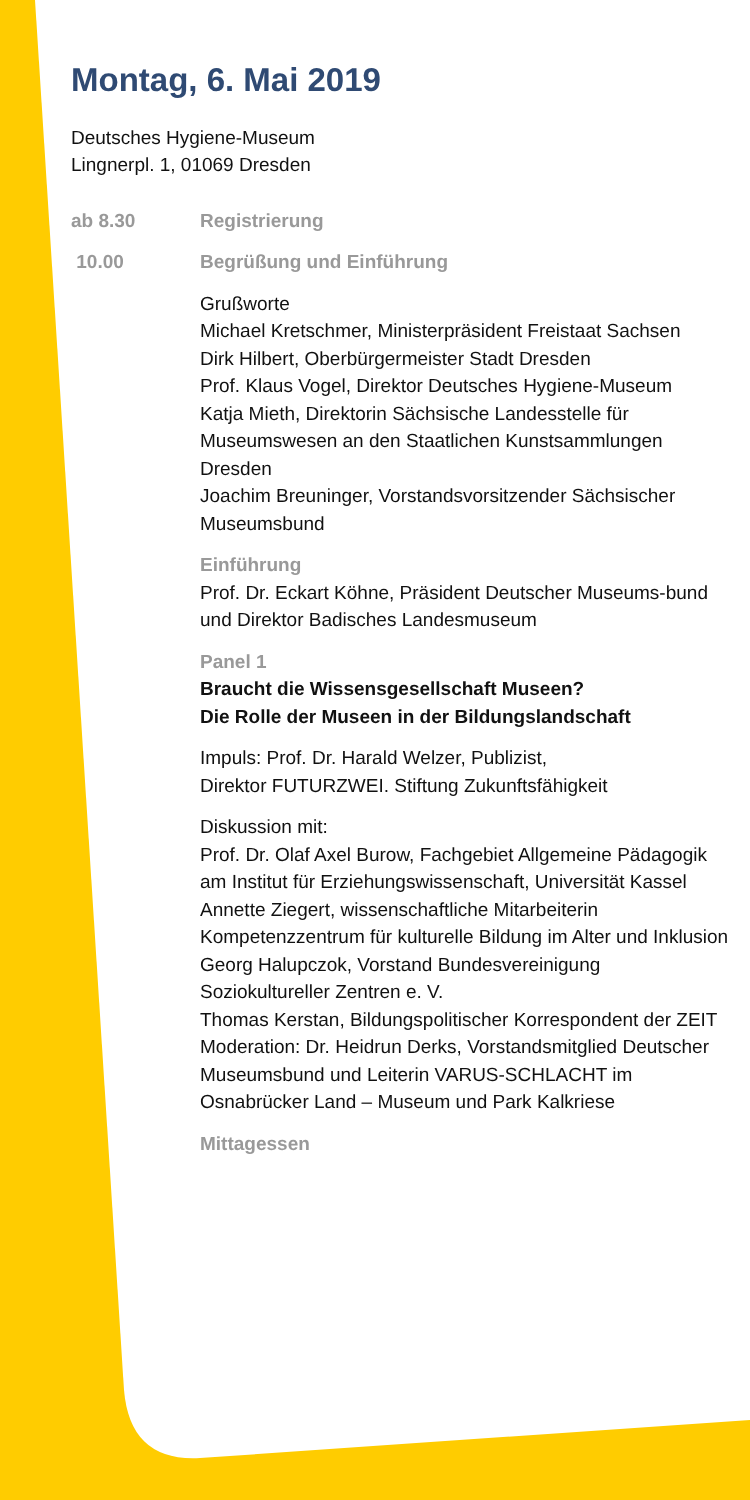Montag, 6. Mai 2019
Deutsches Hygiene-Museum
Lingnerpl. 1, 01069 Dresden
ab 8.30 Registrierung
10.00 Begrüßung und Einführung
Grußworte
Michael Kretschmer, Ministerpräsident Freistaat Sachsen
Dirk Hilbert, Oberbürgermeister Stadt Dresden
Prof. Klaus Vogel, Direktor Deutsches Hygiene-Museum
Katja Mieth, Direktorin Sächsische Landesstelle für Museumswesen an den Staatlichen Kunstsammlungen Dresden
Joachim Breuninger, Vorstandsvorsitzender Sächsischer Museumsbund
Einführung
Prof. Dr. Eckart Köhne, Präsident Deutscher Museums-bund und Direktor Badisches Landesmuseum
Panel 1
Braucht die Wissensgesellschaft Museen?
Die Rolle der Museen in der Bildungslandschaft
Impuls: Prof. Dr. Harald Welzer, Publizist,
Direktor FUTURZWEI. Stiftung Zukunftsfähigkeit
Diskussion mit:
Prof. Dr. Olaf Axel Burow, Fachgebiet Allgemeine Pädagogik am Institut für Erziehungswissenschaft, Universität Kassel
Annette Ziegert, wissenschaftliche Mitarbeiterin Kompetenzzentrum für kulturelle Bildung im Alter und Inklusion
Georg Halupczok, Vorstand Bundesvereinigung Soziokultureller Zentren e. V.
Thomas Kerstan, Bildungspolitischer Korrespondent der ZEIT
Moderation: Dr. Heidrun Derks, Vorstandsmitglied Deutscher Museumsbund und Leiterin VARUS-SCHLACHT im Osnabrücker Land – Museum und Park Kalkriese
Mittagessen